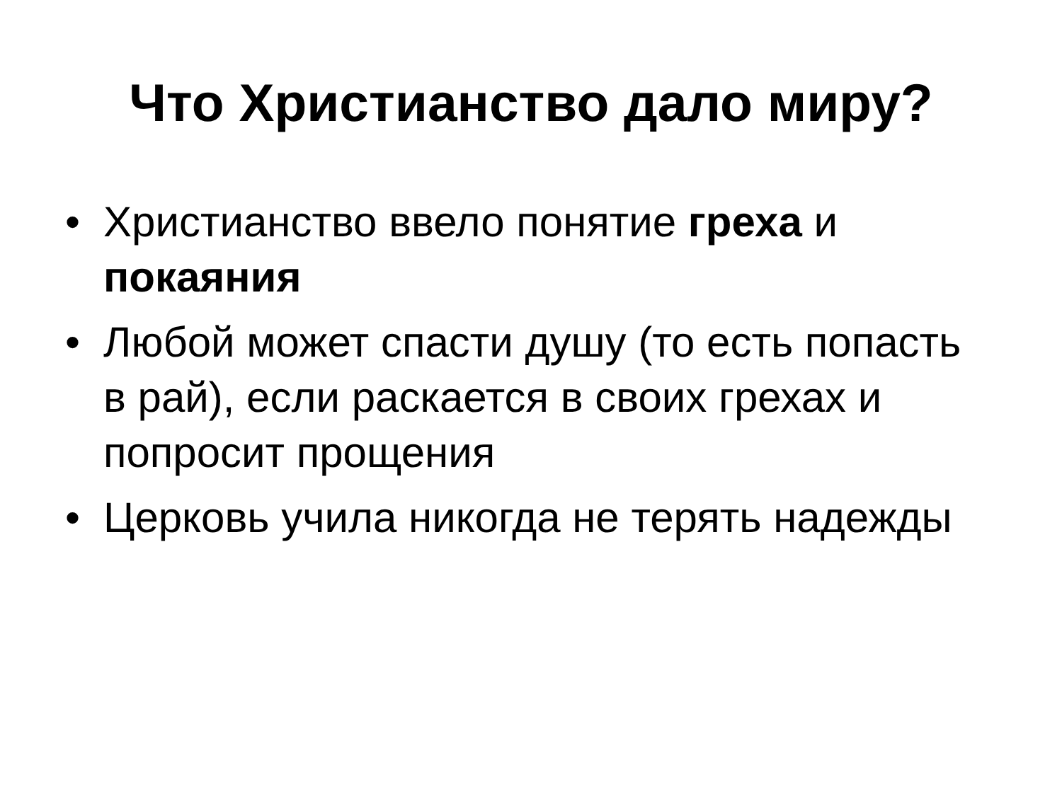Что Христианство дало миру?
• Христианство ввело понятие греха и покаяния
• Любой может спасти душу (то есть попасть в рай), если раскается в своих грехах и попросит прощения
• Церковь учила никогда не терять надежды